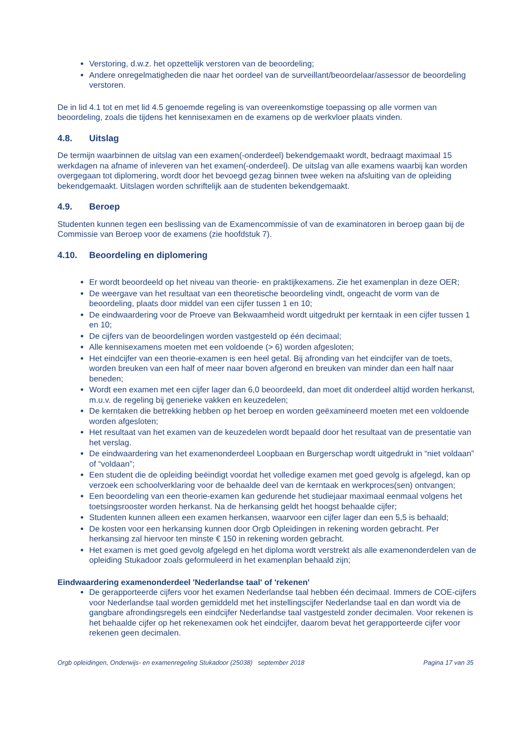Verstoring, d.w.z. het opzettelijk verstoren van de beoordeling;
Andere onregelmatigheden die naar het oordeel van de surveillant/beoordelaar/assessor de beoordeling verstoren.
De in lid 4.1 tot en met lid 4.5 genoemde regeling is van overeenkomstige toepassing op alle vormen van beoordeling, zoals die tijdens het kennisexamen en de examens op de werkvloer plaats vinden.
4.8. Uitslag
De termijn waarbinnen de uitslag van een examen(-onderdeel) bekendgemaakt wordt, bedraagt maximaal 15 werkdagen na afname of inleveren van het examen(-onderdeel). De uitslag van alle examens waarbij kan worden overgegaan tot diplomering, wordt door het bevoegd gezag binnen twee weken na afsluiting van de opleiding bekendgemaakt. Uitslagen worden schriftelijk aan de studenten bekendgemaakt.
4.9. Beroep
Studenten kunnen tegen een beslissing van de Examencommissie of van de examinatoren in beroep gaan bij de Commissie van Beroep voor de examens (zie hoofdstuk 7).
4.10. Beoordeling en diplomering
Er wordt beoordeeld op het niveau van theorie- en praktijkexamens. Zie het examenplan in deze OER;
De weergave van het resultaat van een theoretische beoordeling vindt, ongeacht de vorm van de beoordeling, plaats door middel van een cijfer tussen 1 en 10;
De eindwaardering voor de Proeve van Bekwaamheid wordt uitgedrukt per kerntaak in een cijfer tussen 1 en 10;
De cijfers van de beoordelingen worden vastgesteld op één decimaal;
Alle kennisexamens moeten met een voldoende (> 6) worden afgesloten;
Het eindcijfer van een theorie-examen is een heel getal. Bij afronding van het eindcijfer van de toets, worden breuken van een half of meer naar boven afgerond en breuken van minder dan een half naar beneden;
Wordt een examen met een cijfer lager dan 6,0 beoordeeld, dan moet dit onderdeel altijd worden herkanst, m.u.v. de regeling bij generieke vakken en keuzedelen;
De kerntaken die betrekking hebben op het beroep en worden geëxamineerd moeten met een voldoende worden afgesloten;
Het resultaat van het examen van de keuzedelen wordt bepaald door het resultaat van de presentatie van het verslag.
De eindwaardering van het examenonderdeel Loopbaan en Burgerschap wordt uitgedrukt in “niet voldaan” of “voldaan”;
Een student die de opleiding beëindigt voordat het volledige examen met goed gevolg is afgelegd, kan op verzoek een schoolverklaring voor de behaalde deel van de kerntaak en werkproces(sen) ontvangen;
Een beoordeling van een theorie-examen kan gedurende het studiejaar maximaal eenmaal volgens het toetsingsrooster worden herkanst. Na de herkansing geldt het hoogst behaalde cijfer;
Studenten kunnen alleen een examen herkansen, waarvoor een cijfer lager dan een 5,5 is behaald;
De kosten voor een herkansing kunnen door Orgb Opleidingen in rekening worden gebracht. Per herkansing zal hiervoor ten minste € 150 in rekening worden gebracht.
Het examen is met goed gevolg afgelegd en het diploma wordt verstrekt als alle examenonderdelen van de opleiding Stukadoor zoals geformuleerd in het examenplan behaald zijn;
Eindwaardering examenonderdeel 'Nederlandse taal' of 'rekenen'
De gerapporteerde cijfers voor het examen Nederlandse taal hebben één decimaal. Immers de COE-cijfers voor Nederlandse taal worden gemiddeld met het instellingscijfer Nederlandse taal en dan wordt via de gangbare afrondingsregels een eindcijfer Nederlandse taal vastgesteld zonder decimalen. Voor rekenen is het behaalde cijfer op het rekenexamen ook het eindcijfer, daarom bevat het gerapporteerde cijfer voor rekenen geen decimalen.
Orgb opleidingen, Onderwijs- en examenregeling Stukadoor (25038) september 2018 Pagina 17 van 35